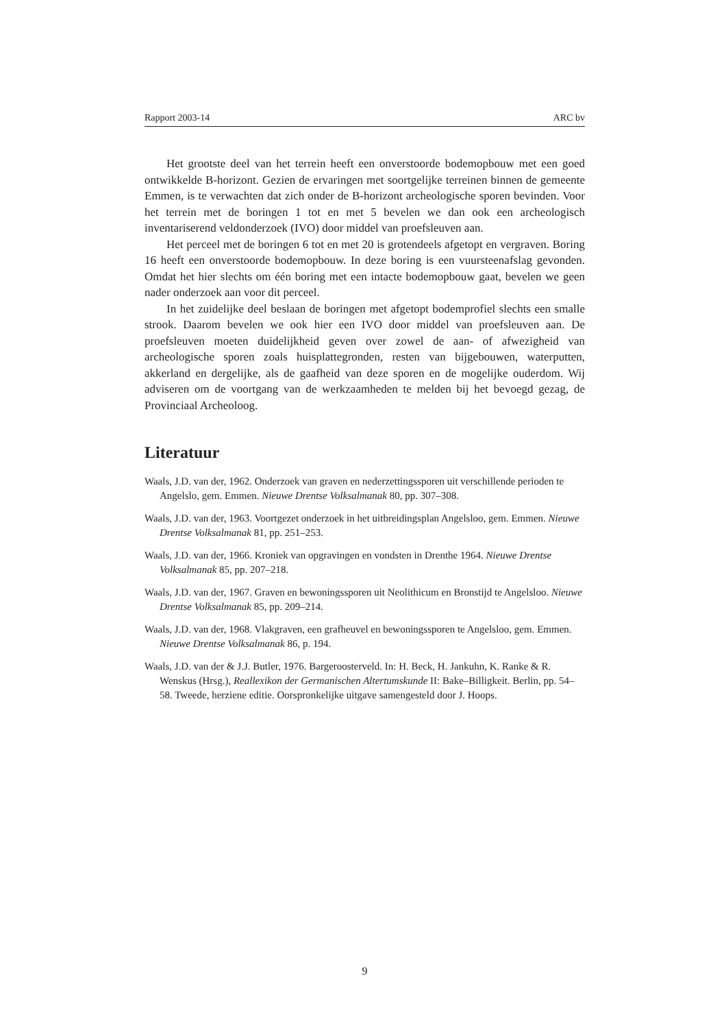Rapport 2003-14 ARC bv
Het grootste deel van het terrein heeft een onverstoorde bodemopbouw met een goed ontwikkelde B-horizont. Gezien de ervaringen met soortgelijke terreinen binnen de gemeente Emmen, is te verwachten dat zich onder de B-horizont archeologische sporen bevinden. Voor het terrein met de boringen 1 tot en met 5 bevelen we dan ook een archeologisch inventariserend veldonderzoek (IVO) door middel van proefsleuven aan.
Het perceel met de boringen 6 tot en met 20 is grotendeels afgetopt en vergraven. Boring 16 heeft een onverstoorde bodemopbouw. In deze boring is een vuursteenafslag gevonden. Omdat het hier slechts om één boring met een intacte bodemopbouw gaat, bevelen we geen nader onderzoek aan voor dit perceel.
In het zuidelijke deel beslaan de boringen met afgetopt bodemprofiel slechts een smalle strook. Daarom bevelen we ook hier een IVO door middel van proefsleuven aan. De proefsleuven moeten duidelijkheid geven over zowel de aan- of afwezigheid van archeologische sporen zoals huisplattegronden, resten van bijgebouwen, waterputten, akkerland en dergelijke, als de gaafheid van deze sporen en de mogelijke ouderdom. Wij adviseren om de voortgang van de werkzaamheden te melden bij het bevoegd gezag, de Provinciaal Archeoloog.
Literatuur
Waals, J.D. van der, 1962. Onderzoek van graven en nederzettingssporen uit verschillende perioden te Angelslo, gem. Emmen. Nieuwe Drentse Volksalmanak 80, pp. 307–308.
Waals, J.D. van der, 1963. Voortgezet onderzoek in het uitbreidingsplan Angelsloo, gem. Emmen. Nieuwe Drentse Volksalmanak 81, pp. 251–253.
Waals, J.D. van der, 1966. Kroniek van opgravingen en vondsten in Drenthe 1964. Nieuwe Drentse Volksalmanak 85, pp. 207–218.
Waals, J.D. van der, 1967. Graven en bewoningssporen uit Neolithicum en Bronstijd te Angelsloo. Nieuwe Drentse Volksalmanak 85, pp. 209–214.
Waals, J.D. van der, 1968. Vlakgraven, een grafheuvel en bewoningssporen te Angelsloo, gem. Emmen. Nieuwe Drentse Volksalmanak 86, p. 194.
Waals, J.D. van der & J.J. Butler, 1976. Bargeroosterveld. In: H. Beck, H. Jankuhn, K. Ranke & R. Wenskus (Hrsg.), Reallexikon der Germanischen Altertumskunde II: Bake–Billigkeit. Berlin, pp. 54–58. Tweede, herziene editie. Oorspronkelijke uitgave samengesteld door J. Hoops.
9